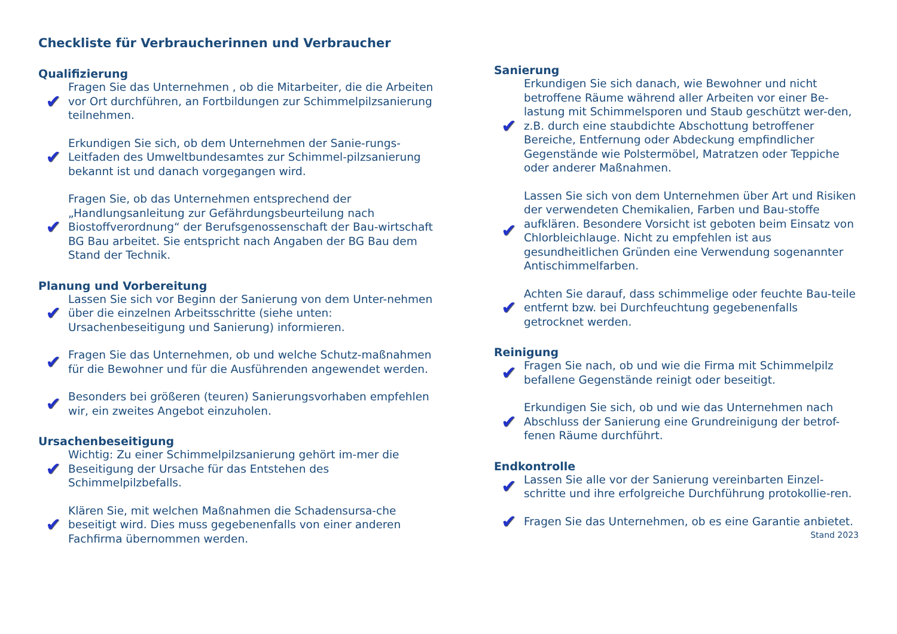Checkliste für Verbraucherinnen und Verbraucher
Qualifizierung
✔
Fragen Sie das Unternehmen , ob die Mitarbeiter, die die Arbeiten vor Ort durchführen, an Fortbildungen zur Schimmelpilzsanierung teilnehmen.
✔
Erkundigen Sie sich, ob dem Unternehmen der Sanie-rungs-Leitfaden des Umweltbundesamtes zur Schimmel-pilzsanierung bekannt ist und danach vorgegangen wird.
✔
Fragen Sie, ob das Unternehmen entsprechend der „Handlungsanleitung zur Gefährdungsbeurteilung nach Biostoffverordnung“ der Berufsgenossenschaft der Bau-wirtschaft BG Bau arbeitet. Sie entspricht nach Angaben der BG Bau dem Stand der Technik.
Planung und Vorbereitung
✔
Lassen Sie sich vor Beginn der Sanierung von dem Unter-nehmen über die einzelnen Arbeitsschritte (siehe unten: Ursachenbeseitigung und Sanierung) informieren.
✔
Fragen Sie das Unternehmen, ob und welche Schutz-maßnahmen für die Bewohner und für die Ausführenden angewendet werden.
✔
Besonders bei größeren (teuren) Sanierungsvorhaben empfehlen wir, ein zweites Angebot einzuholen.
Ursachenbeseitigung
✔
Wichtig: Zu einer Schimmelpilzsanierung gehört im-mer die Beseitigung der Ursache für das Entstehen des Schimmelpilzbefalls.
✔
Klären Sie, mit welchen Maßnahmen die Schadensursa-che beseitigt wird. Dies muss gegebenenfalls von einer anderen Fachfirma übernommen werden.
Sanierung
✔
Erkundigen Sie sich danach, wie Bewohner und nicht betroffene Räume während aller Arbeiten vor einer Be-lastung mit Schimmelsporen und Staub geschützt wer-den, z.B. durch eine staubdichte Abschottung betroffener Bereiche, Entfernung oder Abdeckung empfindlicher Gegenstände wie Polstermöbel, Matratzen oder Teppiche oder anderer Maßnahmen.
✔
Lassen Sie sich von dem Unternehmen über Art und Risiken der verwendeten Chemikalien, Farben und Bau-stoffe aufklären. Besondere Vorsicht ist geboten beim Einsatz von Chlorbleichlauge. Nicht zu empfehlen ist aus gesundheitlichen Gründen eine Verwendung sogenannter Antischimmelfarben.
✔
Achten Sie darauf, dass schimmelige oder feuchte Bau-teile entfernt bzw. bei Durchfeuchtung gegebenenfalls getrocknet werden.
Reinigung
✔
Fragen Sie nach, ob und wie die Firma mit Schimmelpilz befallene Gegenstände reinigt oder beseitigt.
✔
Erkundigen Sie sich, ob und wie das Unternehmen nach Abschluss der Sanierung eine Grundreinigung der betrof-fenen Räume durchführt.
Endkontrolle
✔
Lassen Sie alle vor der Sanierung vereinbarten Einzel-schritte und ihre erfolgreiche Durchführung protokollie-ren.
✔
Fragen Sie das Unternehmen, ob es eine Garantie anbietet.
Stand 2023